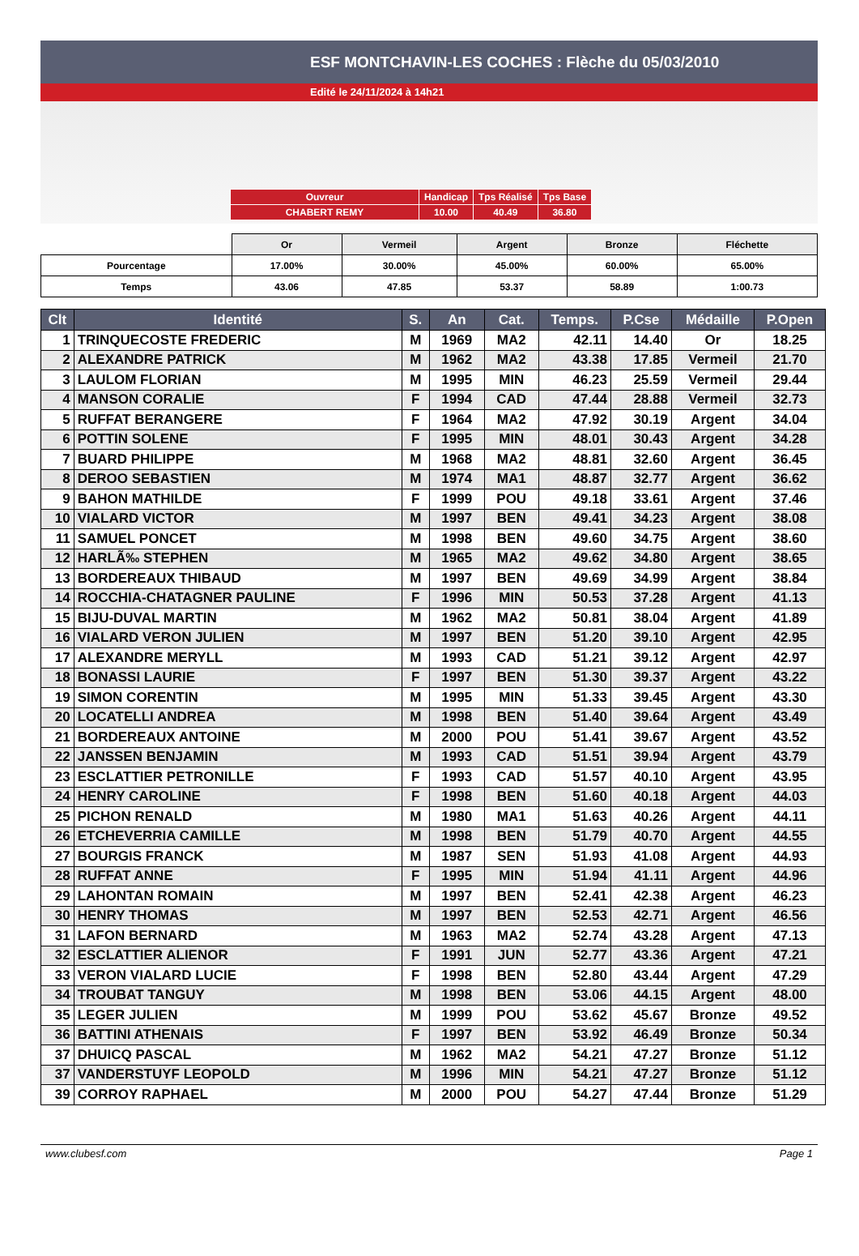ESF MONTCHAVIN-LES COCHES : Flèche du 05/03/2010
Edité le 24/11/2024 à 14h21
| Ouvreur | Handicap | Tps Réalisé | Tps Base |
| CHABERT REMY | 10.00 | 40.49 | 36.80 |
| | Or | Vermeil | Argent | Bronze | Fléchette |
| Pourcentage | 17.00% | 30.00% | 45.00% | 60.00% | 65.00% |
| Temps | 43.06 | 47.85 | 53.37 | 58.89 | 1:00.73 |
| Clt | Identité | S. | An | Cat. | Temps. | P.Cse | Médaille | P.Open |
| --- | --- | --- | --- | --- | --- | --- | --- | --- |
| 1 | TRINQUECOSTE FREDERIC | M | 1969 | MA2 | 42.11 | 14.40 | Or | 18.25 |
| 2 | ALEXANDRE PATRICK | M | 1962 | MA2 | 43.38 | 17.85 | Vermeil | 21.70 |
| 3 | LAULOM FLORIAN | M | 1995 | MIN | 46.23 | 25.59 | Vermeil | 29.44 |
| 4 | MANSON CORALIE | F | 1994 | CAD | 47.44 | 28.88 | Vermeil | 32.73 |
| 5 | RUFFAT BERANGERE | F | 1964 | MA2 | 47.92 | 30.19 | Argent | 34.04 |
| 6 | POTTIN SOLENE | F | 1995 | MIN | 48.01 | 30.43 | Argent | 34.28 |
| 7 | BUARD PHILIPPE | M | 1968 | MA2 | 48.81 | 32.60 | Argent | 36.45 |
| 8 | DEROO SEBASTIEN | M | 1974 | MA1 | 48.87 | 32.77 | Argent | 36.62 |
| 9 | BAHON MATHILDE | F | 1999 | POU | 49.18 | 33.61 | Argent | 37.46 |
| 10 | VIALARD VICTOR | M | 1997 | BEN | 49.41 | 34.23 | Argent | 38.08 |
| 11 | SAMUEL PONCET | M | 1998 | BEN | 49.60 | 34.75 | Argent | 38.60 |
| 12 | HARLÃ‰ STEPHEN | M | 1965 | MA2 | 49.62 | 34.80 | Argent | 38.65 |
| 13 | BORDEREAUX THIBAUD | M | 1997 | BEN | 49.69 | 34.99 | Argent | 38.84 |
| 14 | ROCCHIA-CHATAGNER PAULINE | F | 1996 | MIN | 50.53 | 37.28 | Argent | 41.13 |
| 15 | BIJU-DUVAL MARTIN | M | 1962 | MA2 | 50.81 | 38.04 | Argent | 41.89 |
| 16 | VIALARD VERON JULIEN | M | 1997 | BEN | 51.20 | 39.10 | Argent | 42.95 |
| 17 | ALEXANDRE MERYLL | M | 1993 | CAD | 51.21 | 39.12 | Argent | 42.97 |
| 18 | BONASSI LAURIE | F | 1997 | BEN | 51.30 | 39.37 | Argent | 43.22 |
| 19 | SIMON CORENTIN | M | 1995 | MIN | 51.33 | 39.45 | Argent | 43.30 |
| 20 | LOCATELLI ANDREA | M | 1998 | BEN | 51.40 | 39.64 | Argent | 43.49 |
| 21 | BORDEREAUX ANTOINE | M | 2000 | POU | 51.41 | 39.67 | Argent | 43.52 |
| 22 | JANSSEN BENJAMIN | M | 1993 | CAD | 51.51 | 39.94 | Argent | 43.79 |
| 23 | ESCLATTIER PETRONILLE | F | 1993 | CAD | 51.57 | 40.10 | Argent | 43.95 |
| 24 | HENRY CAROLINE | F | 1998 | BEN | 51.60 | 40.18 | Argent | 44.03 |
| 25 | PICHON RENALD | M | 1980 | MA1 | 51.63 | 40.26 | Argent | 44.11 |
| 26 | ETCHEVERRIA CAMILLE | M | 1998 | BEN | 51.79 | 40.70 | Argent | 44.55 |
| 27 | BOURGIS FRANCK | M | 1987 | SEN | 51.93 | 41.08 | Argent | 44.93 |
| 28 | RUFFAT ANNE | F | 1995 | MIN | 51.94 | 41.11 | Argent | 44.96 |
| 29 | LAHONTAN ROMAIN | M | 1997 | BEN | 52.41 | 42.38 | Argent | 46.23 |
| 30 | HENRY THOMAS | M | 1997 | BEN | 52.53 | 42.71 | Argent | 46.56 |
| 31 | LAFON BERNARD | M | 1963 | MA2 | 52.74 | 43.28 | Argent | 47.13 |
| 32 | ESCLATTIER ALIENOR | F | 1991 | JUN | 52.77 | 43.36 | Argent | 47.21 |
| 33 | VERON VIALARD LUCIE | F | 1998 | BEN | 52.80 | 43.44 | Argent | 47.29 |
| 34 | TROUBAT TANGUY | M | 1998 | BEN | 53.06 | 44.15 | Argent | 48.00 |
| 35 | LEGER JULIEN | M | 1999 | POU | 53.62 | 45.67 | Bronze | 49.52 |
| 36 | BATTINI ATHENAIS | F | 1997 | BEN | 53.92 | 46.49 | Bronze | 50.34 |
| 37 | DHUICQ PASCAL | M | 1962 | MA2 | 54.21 | 47.27 | Bronze | 51.12 |
| 37 | VANDERSTUYF LEOPOLD | M | 1996 | MIN | 54.21 | 47.27 | Bronze | 51.12 |
| 39 | CORROY RAPHAEL | M | 2000 | POU | 54.27 | 47.44 | Bronze | 51.29 |
www.clubesf.com Page 1